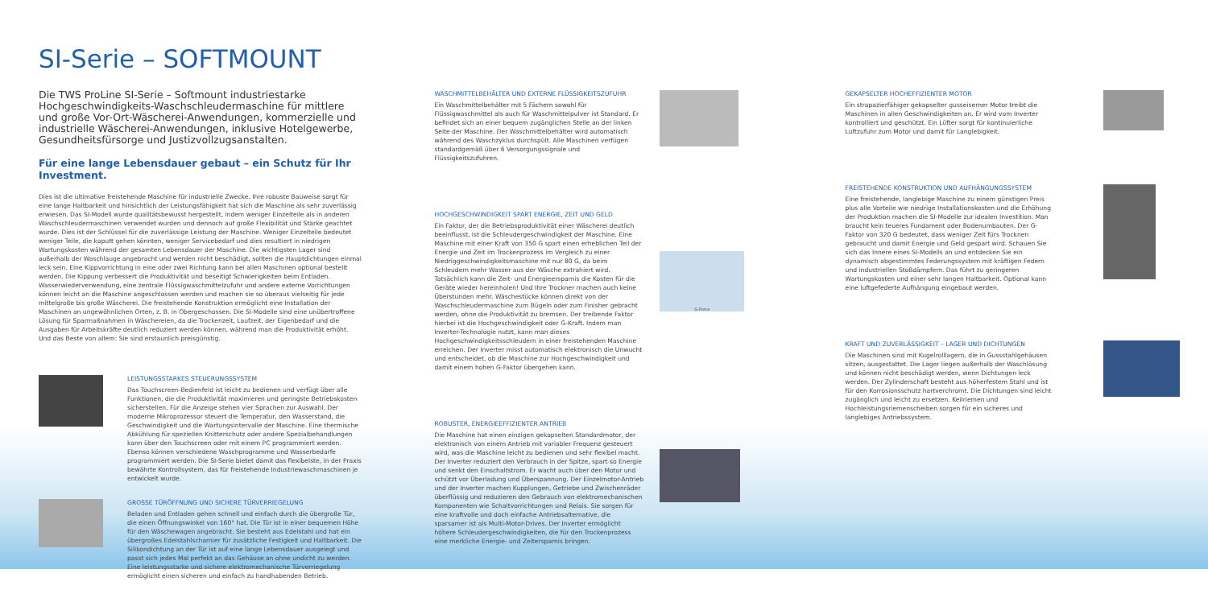SI-Serie – SOFTMOUNT
Die TWS ProLine SI-Serie – Softmount industriestarke Hochgeschwindigkeits-Waschschleudermaschine für mittlere und große Vor-Ort-Wäscherei-Anwendungen, kommerzielle und industrielle Wäscherei-Anwendungen, inklusive Hotelgewerbe, Gesundheitsfürsorge und Justizvollzugsanstalten.
Für eine lange Lebensdauer gebaut – ein Schutz für Ihr Investment.
Dies ist die ultimative freistehende Maschine für industrielle Zwecke. Ihre robuste Bauweise sorgt für eine lange Haltbarkeit und hinsichtlich der Leistungsfähigkeit hat sich die Maschine als sehr zuverlässig erwiesen. Das SI-Modell wurde qualitätsbewusst hergestellt, indem weniger Einzelteile als in anderen Waschschleudermaschinen verwendet wurden und dennoch auf große Flexibilität und Stärke geachtet wurde. Dies ist der Schlüssel für die zuverlässige Leistung der Maschine. Weniger Einzelteile bedeutet weniger Teile, die kaputt gehen könnten, weniger Servicebedarf und dies resultiert in niedrigen Wartungskosten während der gesamten Lebensdauer der Maschine. Die wichtigsten Lager sind außerhalb der Waschlauge angebracht und werden nicht beschädigt, sollten die Hauptdichtungen einmal leck sein. Eine Kippvorrichtung in eine oder zwei Richtung kann bei allen Maschinen optional bestellt werden. Die Kippung verbessert die Produktivität und beseitigt Schwierigkeiten beim Entladen. Wasserwiederverwendung, eine zentrale Flüssigwaschmittelzufuhr und andere externe Vorrichtungen können leicht an die Maschine angeschlossen werden und machen sie so überaus vielseitig für jede mittelgroße bis große Wäscherei. Die freistehende Konstruktion ermöglicht eine Installation der Maschinen an ungewöhnlichen Orten, z. B. in Obergeschossen. Die SI-Modelle sind eine unübertroffene Lösung für Sparmaßnahmen in Wäschereien, da die Trockenzeit, Laufzeit, der Eigenbedarf und die Ausgaben für Arbeitskräfte deutlich reduziert werden können, während man die Produktivität erhöht. Und das Beste von allem: Sie sind erstaunlich preisgünstig.
LEISTUNGSSTARKES STEUERUNGSSYSTEM
Das Touchscreen-Bedienfeld ist leicht zu bedienen und verfügt über alle Funktionen, die die Produktivität maximieren und geringste Betriebskosten sicherstellen. Für die Anzeige stehen vier Sprachen zur Auswahl. Der moderne Mikroprozessor steuert die Temperatur, den Wasserstand, die Geschwindigkeit und die Wartungsintervalle der Maschine. Eine thermische Abkühlung für speziellen Knitterschutz oder andere Spezialbehandlungen kann über den Touchscreen oder mit einem PC programmiert werden. Ebenso können verschiedene Waschprogramme und Wasserbedarfe programmiert werden. Die SI-Serie bietet damit das flexibelste, in der Praxis bewährte Kontrollsystem, das für freistehende Industriewaschmaschinen je entwickelt wurde.
GROSSE TÜRÖFFNUNG UND SICHERE TÜRVERRIEGELUNG
Beladen und Entladen gehen schnell und einfach durch die übergroße Tür, die einen Öffnungswinkel von 160° hat. Die Tür ist in einer bequemen Höhe für den Wäschewagen angebracht. Sie besteht aus Edelstahl und hat ein übergroßes Edelstahlscharnier für zusätzliche Festigkeit und Haltbarkeit. Die Silikondichtung an der Tür ist auf eine lange Lebensdauer ausgelegt und passt sich jedes Mal perfekt an das Gehäuse an ohne undicht zu werden. Eine leistungsstarke und sichere elektromechanische Türverriegelung ermöglicht einen sicheren und einfach zu handhabenden Betrieb.
WASCHMITTELBEHÄLTER UND EXTERNE FLÜSSIGKEITSZUFUHR
Ein Waschmittelbehälter mit 5 Fächern sowohl für Flüssigwaschmittel als auch für Waschmittelpulver ist Standard. Er befindet sich an einer bequem zugänglichen Stelle an der linken Seite der Maschine. Der Waschmittelbehälter wird automatisch während des Waschzyklus durchspült. Alle Maschinen verfügen standardgemäß über 6 Versorgungssignale und Flüssigkeitszufuhren.
HOCHGESCHWINDIGKEIT SPART ENERGIE, ZEIT UND GELD
Ein Faktor, der die Betriebsproduktivität einer Wäscherei deutlich beeinflusst, ist die Schleudergeschwindigkeit der Maschine. Eine Maschine mit einer Kraft von 350 G spart einen erheblichen Teil der Energie und Zeit im Trockenprozess im Vergleich zu einer Niedriggeschwindigkeitsmaschine mit nur 80 G, da beim Schleudern mehr Wasser aus der Wäsche extrahiert wird. Tatsächlich kann die Zeit- und Energieersparnis die Kosten für die Geräte wieder hereinholen! Und Ihre Trockner machen auch keine Überstunden mehr. Wäschestücke können direkt von der Waschschleudermaschine zum Bügeln oder zum Finisher gebracht werden, ohne die Produktivität zu bremsen. Der treibende Faktor hierbei ist die Hochgeschwindigkeit oder G-Kraft. Indem man Inverter-Technologie nutzt, kann man dieses Hochgeschwindigkeitsschleudern in einer freistehenden Maschine erreichen. Der Inverter misst automatisch elektronisch die Unwucht und entscheidet, ob die Maschine zur Hochgeschwindigkeit und damit einem hohen G-Faktor übergehen kann.
G-Force
ROBUSTER, ENERGIEEFFIZIENTER ANTRIEB
Die Maschine hat einen einzigen gekapselten Standardmotor, der elektronisch von einem Antrieb mit variabler Frequenz gesteuert wird, was die Maschine leicht zu bedienen und sehr flexibel macht. Der Inverter reduziert den Verbrauch in der Spitze, spart so Energie und senkt den Einschaltstrom. Er wacht auch über den Motor und schützt vor Überladung und Überspannung. Der Einzelmotor-Antrieb und der Inverter machen Kupplungen, Getriebe und Zwischenräder überflüssig und reduzieren den Gebrauch von elektromechanischen Komponenten wie Schaltvorrichtungen und Relais. Sie sorgen für eine kraftvolle und doch einfache Antriebsalternative, die sparsamer ist als Multi-Motor-Drives. Der Inverter ermöglicht höhere Schleudergeschwindigkeiten, die für den Trockenprozess eine merkliche Energie- und Zeitersparnis bringen.
GEKAPSELTER HOCHEFFIZIENTER MOTOR
Ein strapazierfähiger gekapselter gusseiserner Motor treibt die Maschinen in allen Geschwindigkeiten an. Er wird vom Inverter kontrolliert und geschützt. Ein Lüfter sorgt für kontinuierliche Luftzufuhr zum Motor und damit für Langlebigkeit.
FREISTEHENDE KONSTRUKTION UND AUFHÄNGUNGSSYSTEM
Eine freistehende, langlebige Maschine zu einem günstigen Preis plus alle Vorteile wie niedrige Installationskosten und die Erhöhung der Produktion machen die SI-Modelle zur idealen Investition. Man braucht kein teueres Fundament oder Bodenumbauten. Der G-Faktor von 320 G bedeutet, dass weniger Zeit fürs Trocknen gebraucht und damit Energie und Geld gespart wird. Schauen Sie sich das Innere eines SI-Modells an und entdecken Sie ein dynamisch abgestimmtes Federungssystem mit kräftigen Federn und industriellen Stoßdämpfern. Das führt zu geringeren Wartungskosten und einer sehr langen Haltbarkeit. Optional kann eine luftgefederte Aufhängung eingebaut werden.
KRAFT UND ZUVERLÄSSIGKEIT – LAGER UND DICHTUNGEN
Die Maschinen sind mit Kugelrolllagern, die in Gussstahlgehäusen sitzen, ausgestattet. Die Lager liegen außerhalb der Waschlösung und können nicht beschädigt werden, wenn Dichtungen leck werden. Der Zylinderschaft besteht aus höherfestem Stahl und ist für den Korrosionsschutz hartverchromt. Die Dichtungen sind leicht zugänglich und leicht zu ersetzen. Keilriemen und Hochleistungsriemenscheiben sorgen für ein sicheres und langlebiges Antriebssystem.